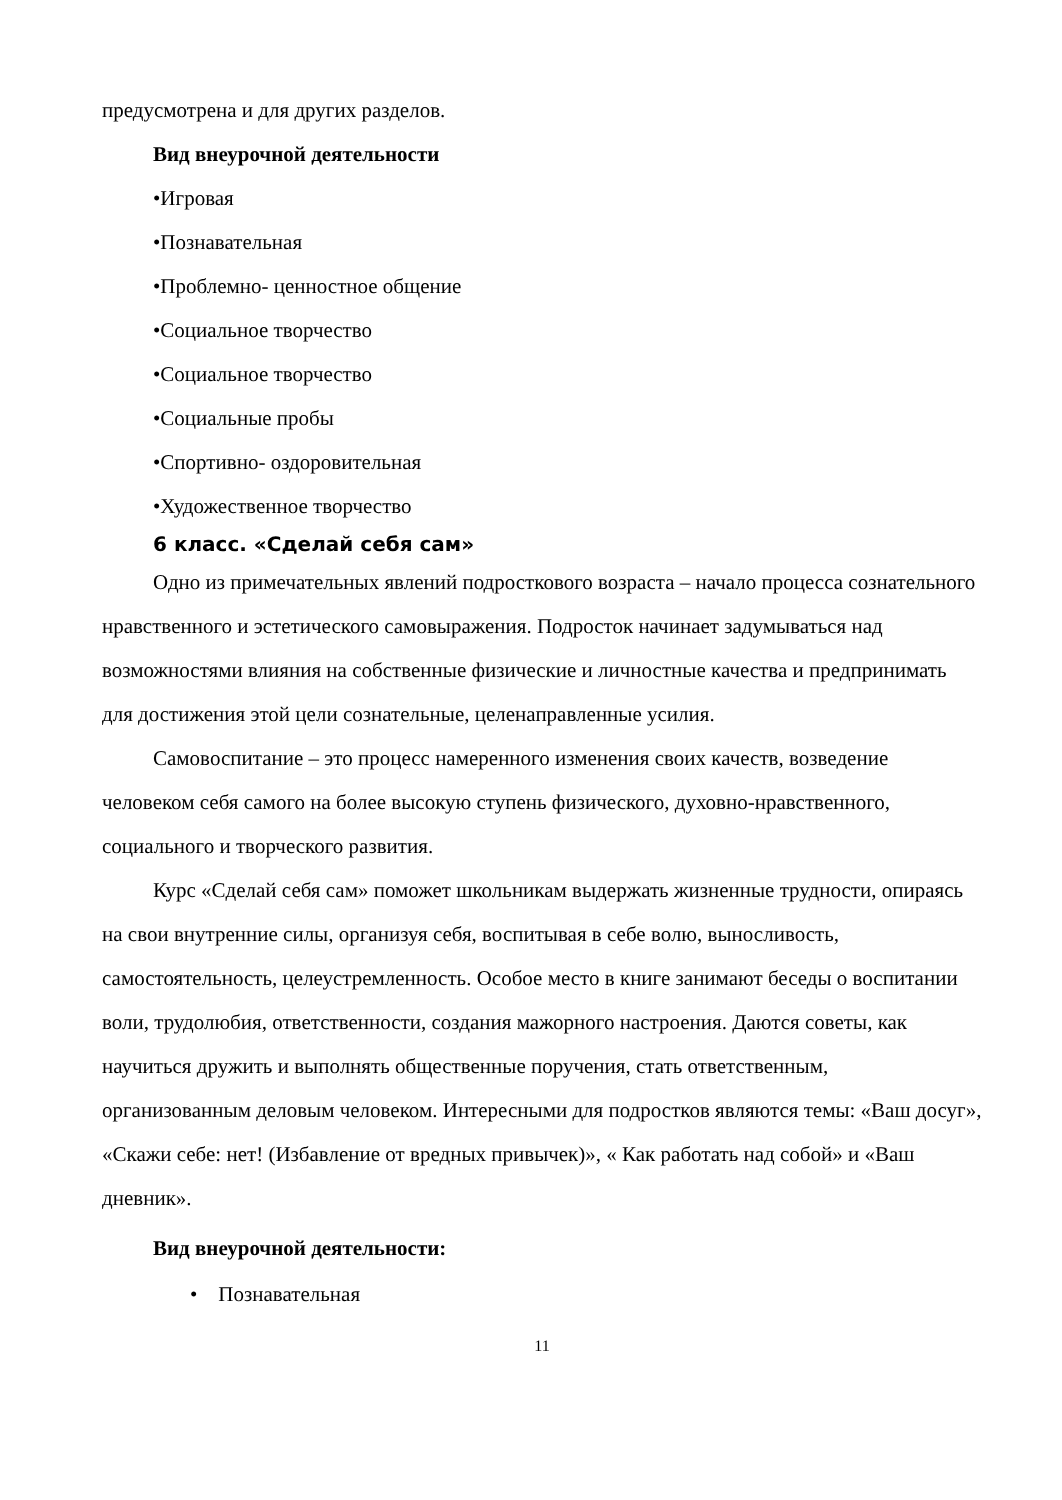предусмотрена и для других разделов.
Вид внеурочной деятельности
•Игровая
•Познавательная
•Проблемно- ценностное общение
•Социальное творчество
•Социальное творчество
•Социальные пробы
•Спортивно- оздоровительная
•Художественное творчество
6 класс. «Сделай себя сам»
Одно из примечательных явлений подросткового возраста – начало процесса сознательного нравственного и эстетического самовыражения. Подросток начинает задумываться над возможностями влияния на собственные физические и личностные качества и предпринимать для достижения этой цели сознательные, целенаправленные усилия.
Самовоспитание – это процесс намеренного изменения своих качеств, возведение человеком себя самого на более высокую ступень физического, духовно-нравственного, социального и творческого развития.
Курс «Сделай себя сам» поможет школьникам выдержать жизненные трудности, опираясь на свои внутренние силы, организуя себя, воспитывая в себе волю, выносливость, самостоятельность, целеустремленность. Особое место в книге занимают беседы о воспитании воли, трудолюбия, ответственности, создания мажорного настроения. Даются советы, как научиться дружить и выполнять общественные поручения, стать ответственным, организованным деловым человеком. Интересными для подростков являются темы: «Ваш досуг», «Скажи себе: нет! (Избавление от вредных привычек)», « Как работать над собой» и «Ваш дневник».
Вид внеурочной деятельности:
• Познавательная
11